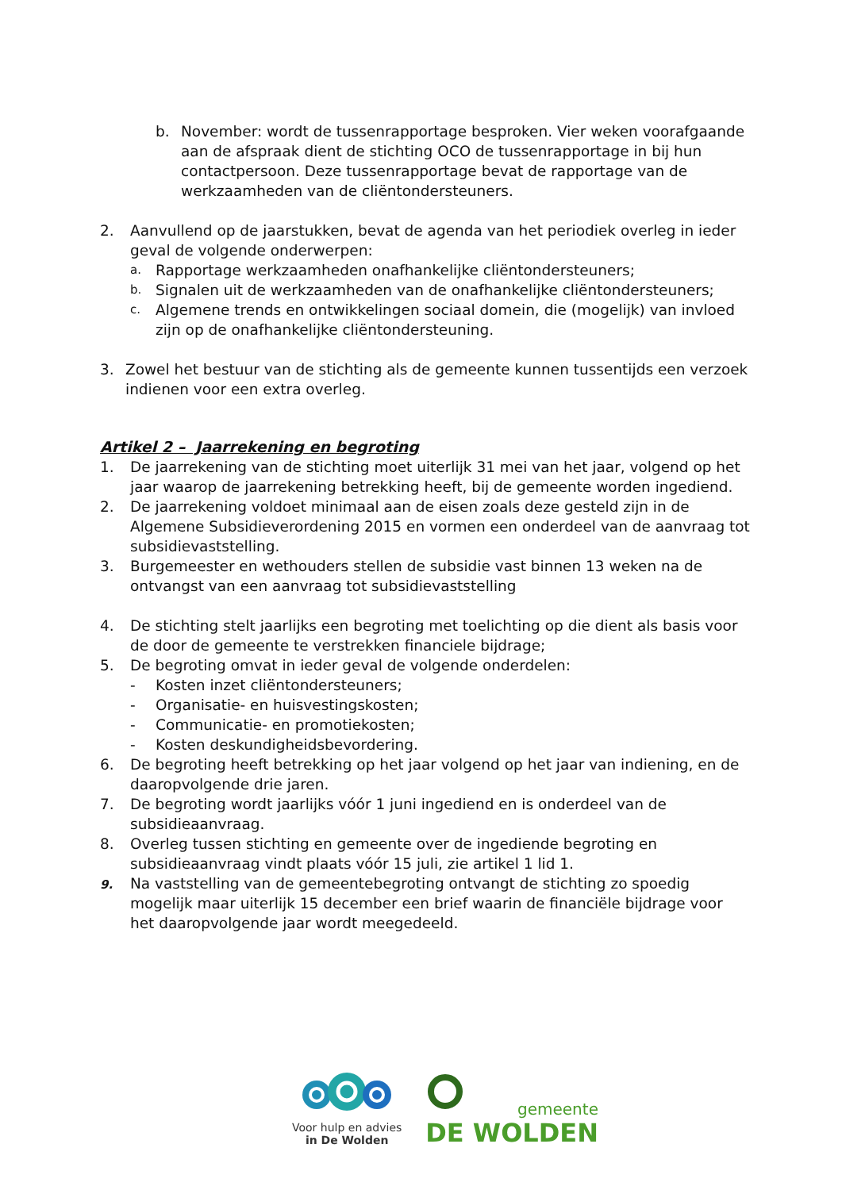b. November: wordt de tussenrapportage besproken. Vier weken voorafgaande aan de afspraak dient de stichting OCO de tussenrapportage in bij hun contactpersoon. Deze tussenrapportage bevat de rapportage van de werkzaamheden van de cliëntondersteuners.
2. Aanvullend op de jaarstukken, bevat de agenda van het periodiek overleg in ieder geval de volgende onderwerpen:
a. Rapportage werkzaamheden onafhankelijke cliëntondersteuners;
b. Signalen uit de werkzaamheden van de onafhankelijke cliëntondersteuners;
c. Algemene trends en ontwikkelingen sociaal domein, die (mogelijk) van invloed zijn op de onafhankelijke cliëntondersteuning.
3. Zowel het bestuur van de stichting als de gemeente kunnen tussentijds een verzoek indienen voor een extra overleg.
Artikel 2 – Jaarrekening en begroting
1. De jaarrekening van de stichting moet uiterlijk 31 mei van het jaar, volgend op het jaar waarop de jaarrekening betrekking heeft, bij de gemeente worden ingediend.
2. De jaarrekening voldoet minimaal aan de eisen zoals deze gesteld zijn in de Algemene Subsidieverordening 2015 en vormen een onderdeel van de aanvraag tot subsidievaststelling.
3. Burgemeester en wethouders stellen de subsidie vast binnen 13 weken na de ontvangst van een aanvraag tot subsidievaststelling
4. De stichting stelt jaarlijks een begroting met toelichting op die dient als basis voor de door de gemeente te verstrekken financiele bijdrage;
5. De begroting omvat in ieder geval de volgende onderdelen:
- Kosten inzet cliëntondersteuners;
- Organisatie- en huisvestingskosten;
- Communicatie- en promotiekosten;
- Kosten deskundigheidsbevordering.
6. De begroting heeft betrekking op het jaar volgend op het jaar van indiening, en de daaropvolgende drie jaren.
7. De begroting wordt jaarlijks vóór 1 juni ingediend en is onderdeel van de subsidieaanvraag.
8. Overleg tussen stichting en gemeente over de ingediende begroting en subsidieaanvraag vindt plaats vóór 15 juli, zie artikel 1 lid 1.
9. Na vaststelling van de gemeentebegroting ontvangt de stichting zo spoedig mogelijk maar uiterlijk 15 december een brief waarin de financiële bijdrage voor het daaropvolgende jaar wordt meegedeeld.
Voor hulp en advies
in De Wolden
gemeente
DE WOLDEN